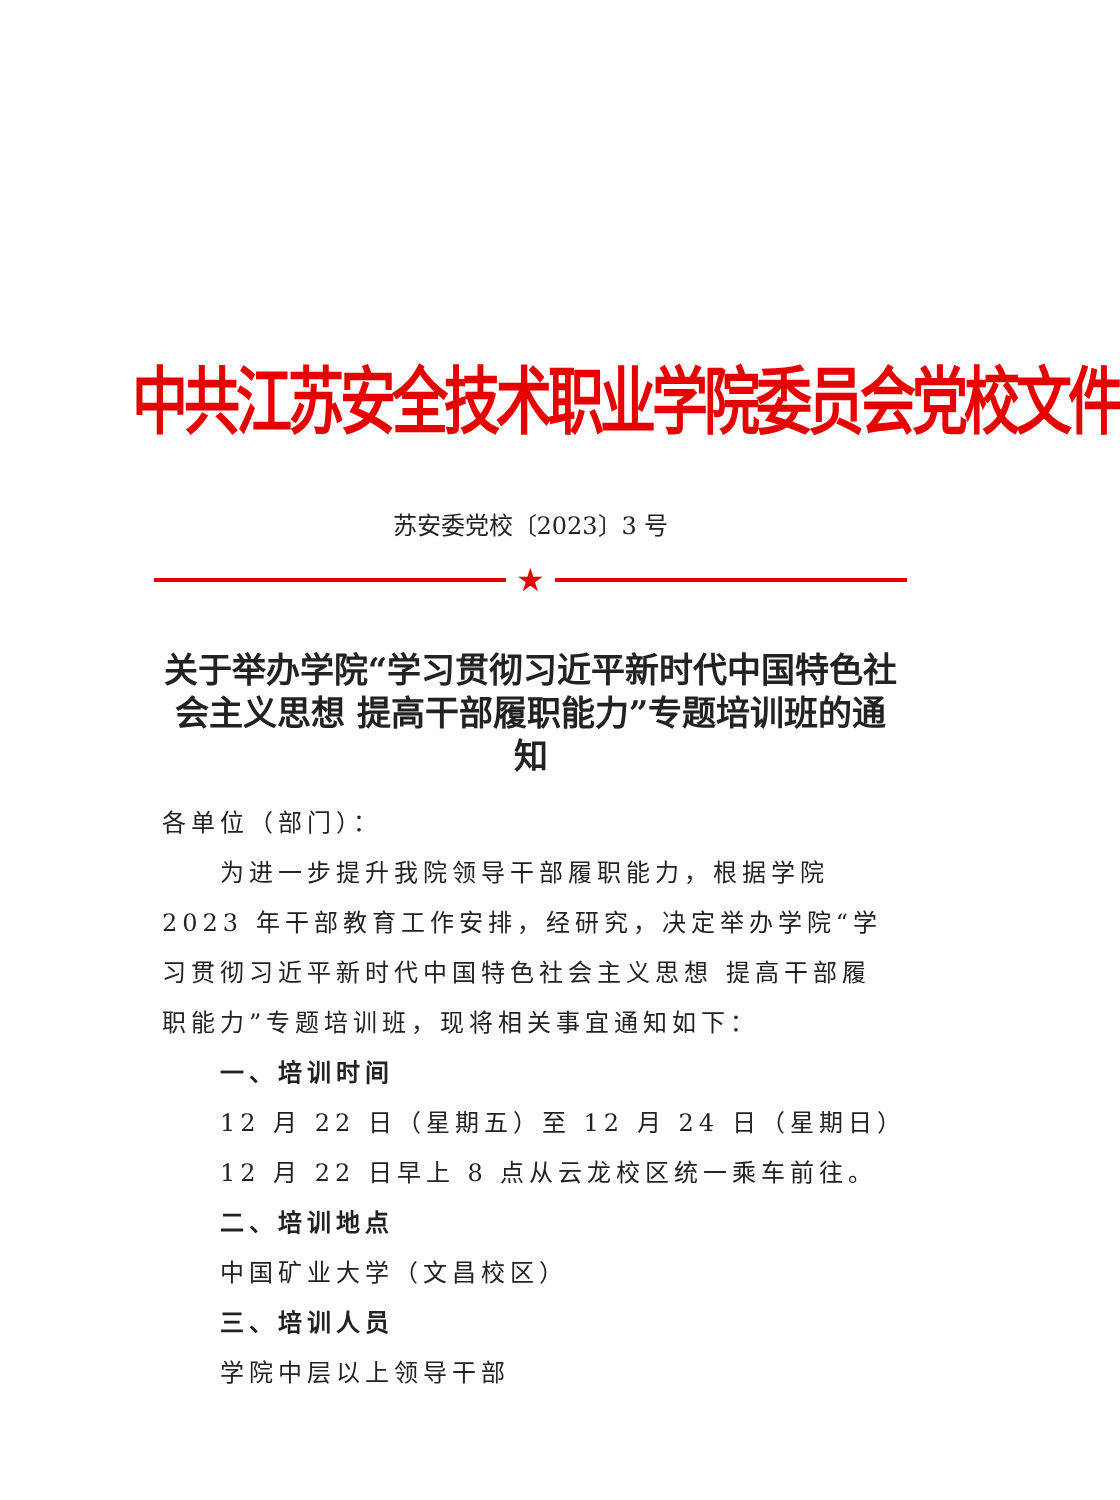中共江苏安全技术职业学院委员会党校文件
苏安委党校〔2023〕3 号
★
关于举办学院“学习贯彻习近平新时代中国特色社会主义思想 提高干部履职能力”专题培训班的通知
各单位（部门）：
为进一步提升我院领导干部履职能力，根据学院 2023 年干部教育工作安排，经研究，决定举办学院“学习贯彻习近平新时代中国特色社会主义思想 提高干部履职能力”专题培训班，现将相关事宜通知如下：
一、培训时间
12 月 22 日（星期五）至 12 月 24 日（星期日）
12 月 22 日早上 8 点从云龙校区统一乘车前往。
二、培训地点
中国矿业大学（文昌校区）
三、培训人员
学院中层以上领导干部